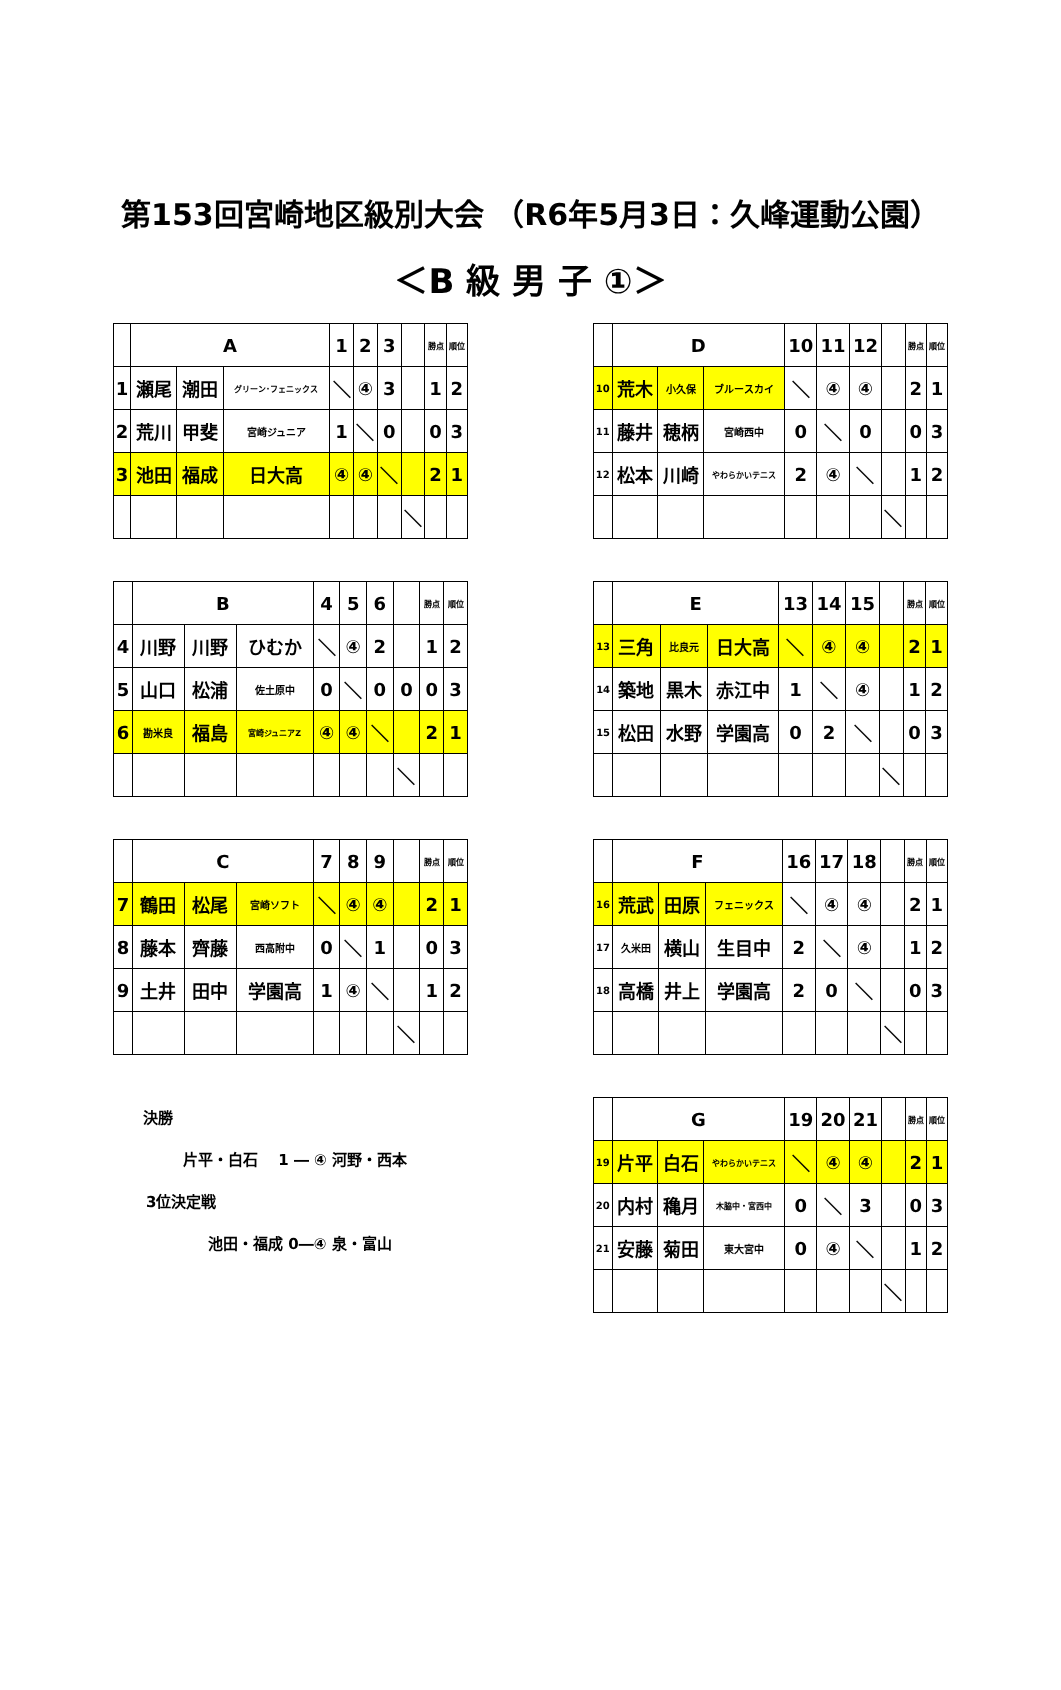第153回宮崎地区級別大会 （R6年5月3日：久峰運動公園）
＜B 級 男 子 ①＞
| | A | | | 1 | 2 | 3 | | 勝点 | 順位 |
| --- | --- | --- | --- | --- | --- | --- | --- | --- | --- |
| 1 | 瀬尾 | 潮田 | グリーン･フェニックス | ＼ | ④ | 3 | | 1 | 2 |
| 2 | 荒川 | 甲斐 | 宮崎ジュニア | 1 | ＼ | 0 | | 0 | 3 |
| 3 | 池田 | 福成 | 日大高 | ④ | ④ | ＼ | | 2 | 1 |
| | | | | | | | ＼ | | |
| | B | | | 4 | 5 | 6 | | 勝点 | 順位 |
| --- | --- | --- | --- | --- | --- | --- | --- | --- | --- |
| 4 | 川野 | 川野 | ひむか | ＼ | ④ | 2 | | 1 | 2 |
| 5 | 山口 | 松浦 | 佐土原中 | 0 | ＼ | 0 | 0 | 0 | 3 |
| 6 | 勘米良 | 福島 | 宮崎ジュニアZ | ④ | ④ | ＼ | | 2 | 1 |
| | | | | | | | ＼ | | |
| | C | | | 7 | 8 | 9 | | 勝点 | 順位 |
| --- | --- | --- | --- | --- | --- | --- | --- | --- | --- |
| 7 | 鶴田 | 松尾 | 宮崎ソフト | ＼ | ④ | ④ | | 2 | 1 |
| 8 | 藤本 | 齊藤 | 西高附中 | 0 | ＼ | 1 | | 0 | 3 |
| 9 | 土井 | 田中 | 学園高 | 1 | ④ | ＼ | | 1 | 2 |
| | | | | | | | ＼ | | |
決勝
片平・白石　 1 ― ④ 河野・西本
3位決定戦
池田・福成 0―④ 泉・富山
| | D | | | 10 | 11 | 12 | | 勝点 | 順位 |
| --- | --- | --- | --- | --- | --- | --- | --- | --- | --- |
| 10 | 荒木 | 小久保 | ブルースカイ | ＼ | ④ | ④ | | 2 | 1 |
| 11 | 藤井 | 穂柄 | 宮崎西中 | 0 | ＼ | 0 | | 0 | 3 |
| 12 | 松本 | 川崎 | やわらかいテニス | 2 | ④ | ＼ | | 1 | 2 |
| | | | | | | | ＼ | | |
| | E | | | 13 | 14 | 15 | | 勝点 | 順位 |
| --- | --- | --- | --- | --- | --- | --- | --- | --- | --- |
| 13 | 三角 | 比良元 | 日大高 | ＼ | ④ | ④ | | 2 | 1 |
| 14 | 築地 | 黒木 | 赤江中 | 1 | ＼ | ④ | | 1 | 2 |
| 15 | 松田 | 水野 | 学園高 | 0 | 2 | ＼ | | 0 | 3 |
| | | | | | | | ＼ | | |
| | F | | | 16 | 17 | 18 | | 勝点 | 順位 |
| --- | --- | --- | --- | --- | --- | --- | --- | --- | --- |
| 16 | 荒武 | 田原 | フェニックス | ＼ | ④ | ④ | | 2 | 1 |
| 17 | 久米田 | 横山 | 生目中 | 2 | ＼ | ④ | | 1 | 2 |
| 18 | 高橋 | 井上 | 学園高 | 2 | 0 | ＼ | | 0 | 3 |
| | | | | | | | ＼ | | |
| | G | | | 19 | 20 | 21 | | 勝点 | 順位 |
| --- | --- | --- | --- | --- | --- | --- | --- | --- | --- |
| 19 | 片平 | 白石 | やわらかいテニス | ＼ | ④ | ④ | | 2 | 1 |
| 20 | 内村 | 穐月 | 木脇中・宮西中 | 0 | ＼ | 3 | | 0 | 3 |
| 21 | 安藤 | 菊田 | 東大宮中 | 0 | ④ | ＼ | | 1 | 2 |
| | | | | | | | ＼ | | |